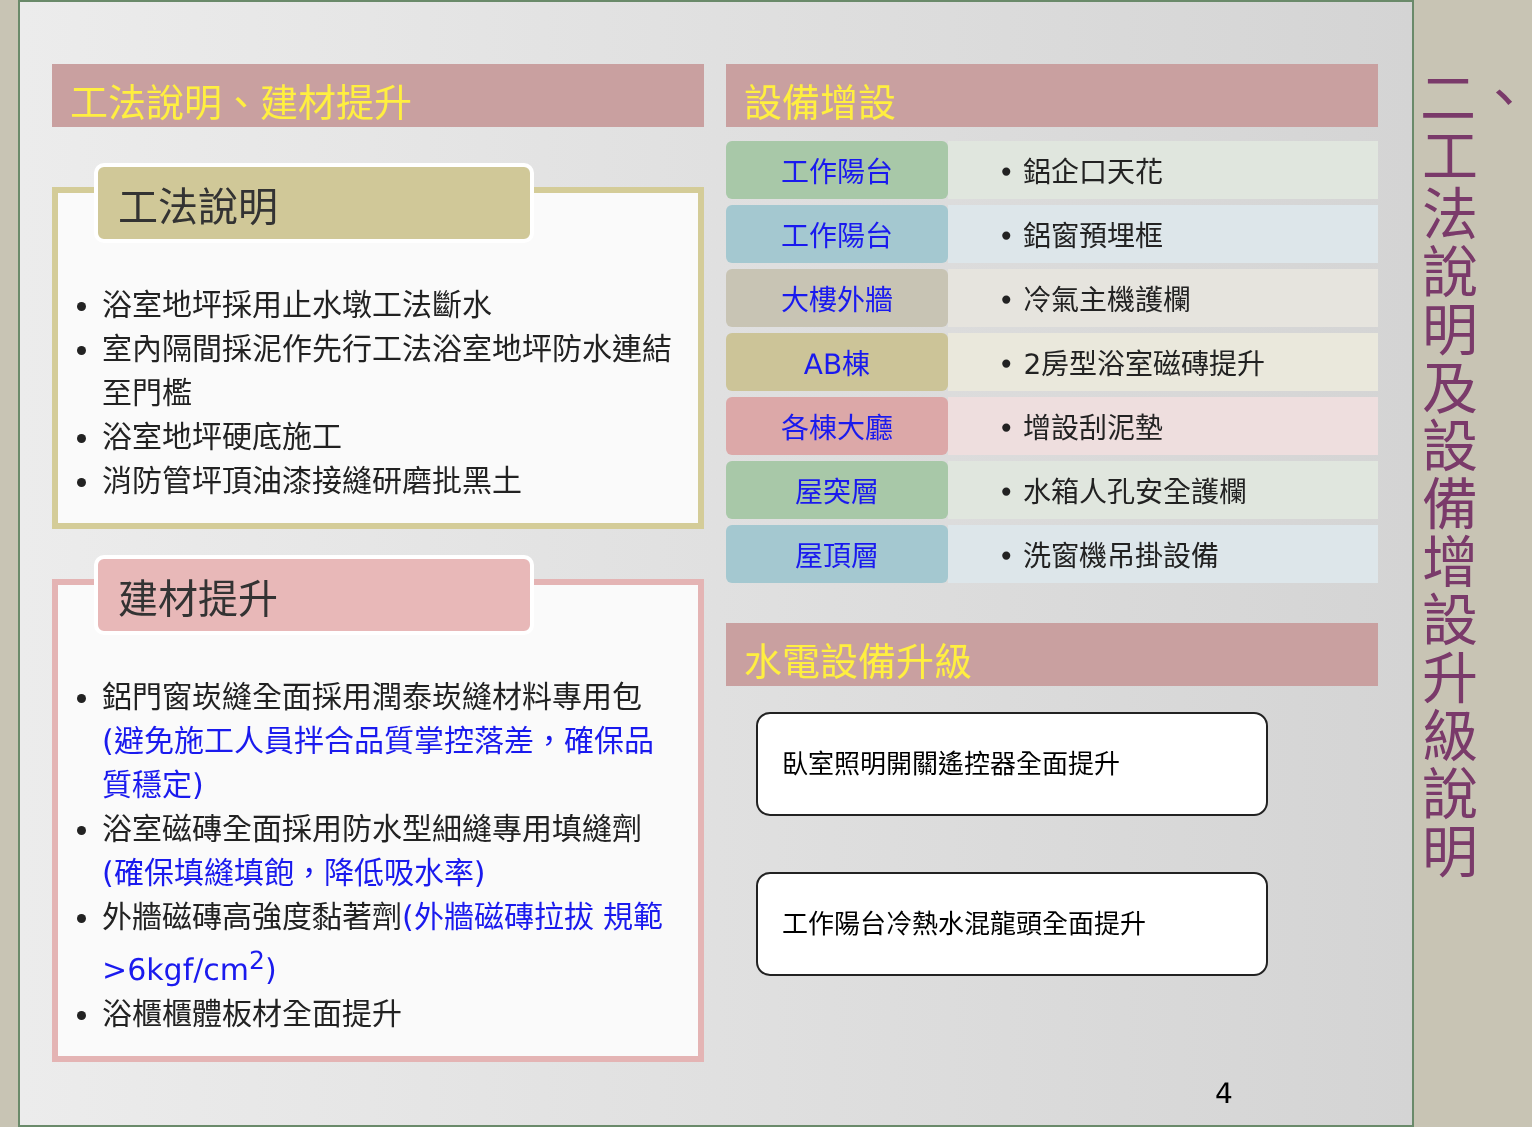工法說明、建材提升
工法說明
浴室地坪採用止水墩工法斷水
室內隔間採泥作先行工法浴室地坪防水連結至門檻
浴室地坪硬底施工
消防管坪頂油漆接縫研磨批黑土
建材提升
鋁門窗崁縫全面採用潤泰崁縫材料專用包(避免施工人員拌合品質掌控落差，確保品質穩定)
浴室磁磚全面採用防水型細縫專用填縫劑(確保填縫填飽，降低吸水率)
外牆磁磚高強度黏著劑(外牆磁磚拉拔 規範>6kgf/cm<sup>2</sup>)
浴櫃櫃體板材全面提升
設備增設
| 工作陽台 | • 鋁企口天花 |
| 工作陽台 | • 鋁窗預埋框 |
| 大樓外牆 | • 冷氣主機護欄 |
| AB棟 | • 2房型浴室磁磚提升 |
| 各棟大廳 | • 增設刮泥墊 |
| 屋突層 | • 水箱人孔安全護欄 |
| 屋頂層 | • 洗窗機吊掛設備 |
水電設備升級
臥室照明開關遙控器全面提升
工作陽台冷熱水混龍頭全面提升
4
二、工法說明及設備增設升級說明